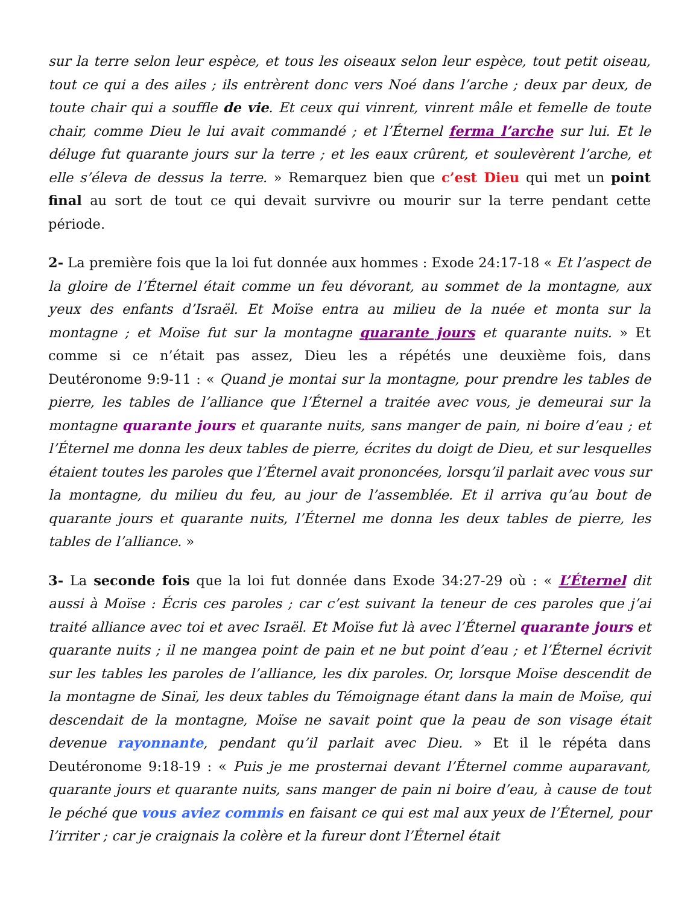sur la terre selon leur espèce, et tous les oiseaux selon leur espèce, tout petit oiseau, tout ce qui a des ailes ; ils entrèrent donc vers Noé dans l’arche ; deux par deux, de toute chair qui a souffle de vie. Et ceux qui vinrent, vinrent mâle et femelle de toute chair, comme Dieu le lui avait commandé ; et l’Éternel ferma l’arche sur lui. Et le déluge fut quarante jours sur la terre ; et les eaux crûrent, et soulevèrent l’arche, et elle s’éleva de dessus la terre. » Remarquez bien que c’est Dieu qui met un point final au sort de tout ce qui devait survivre ou mourir sur la terre pendant cette période.
2- La première fois que la loi fut donnée aux hommes : Exode 24:17-18 « Et l’aspect de la gloire de l’Éternel était comme un feu dévorant, au sommet de la montagne, aux yeux des enfants d’Israël. Et Moïse entra au milieu de la nuée et monta sur la montagne ; et Moïse fut sur la montagne quarante jours et quarante nuits. » Et comme si ce n’était pas assez, Dieu les a répétés une deuxième fois, dans Deutéronome 9:9-11 : « Quand je montai sur la montagne, pour prendre les tables de pierre, les tables de l’alliance que l’Éternel a traitée avec vous, je demeurai sur la montagne quarante jours et quarante nuits, sans manger de pain, ni boire d’eau ; et l’Éternel me donna les deux tables de pierre, écrites du doigt de Dieu, et sur lesquelles étaient toutes les paroles que l’Éternel avait prononcées, lorsqu’il parlait avec vous sur la montagne, du milieu du feu, au jour de l’assemblée. Et il arriva qu’au bout de quarante jours et quarante nuits, l’Éternel me donna les deux tables de pierre, les tables de l’alliance. »
3- La seconde fois que la loi fut donnée dans Exode 34:27-29 où : « L’Éternel dit aussi à Moïse : Écris ces paroles ; car c’est suivant la teneur de ces paroles que j’ai traité alliance avec toi et avec Israël. Et Moïse fut là avec l’Éternel quarante jours et quarante nuits ; il ne mangea point de pain et ne but point d’eau ; et l’Éternel écrivit sur les tables les paroles de l’alliance, les dix paroles. Or, lorsque Moïse descendit de la montagne de Sinaï, les deux tables du Témoignage étant dans la main de Moïse, qui descendait de la montagne, Moïse ne savait point que la peau de son visage était devenue rayonnante, pendant qu’il parlait avec Dieu. » Et il le répéta dans Deutéronome 9:18-19 : « Puis je me prosternai devant l’Éternel comme auparavant, quarante jours et quarante nuits, sans manger de pain ni boire d’eau, à cause de tout le péché que vous aviez commis en faisant ce qui est mal aux yeux de l’Éternel, pour l’irriter ; car je craignais la colère et la fureur dont l’Éternel était